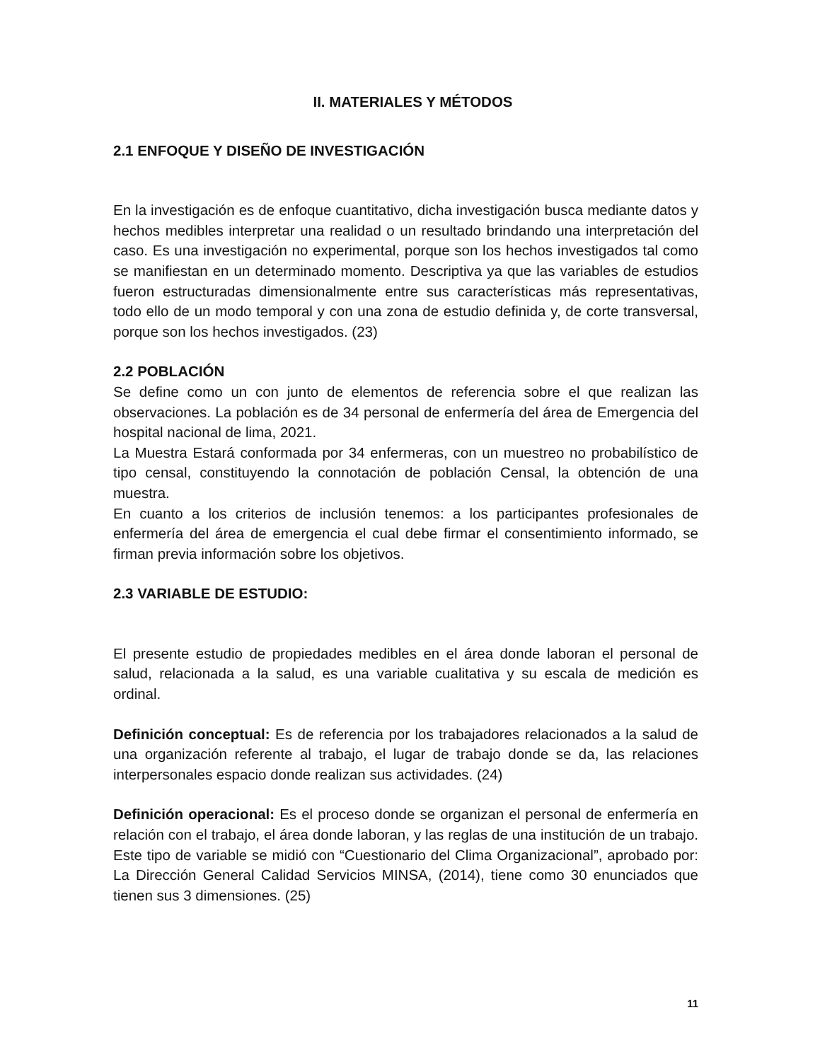II. MATERIALES Y MÉTODOS
2.1 ENFOQUE Y DISEÑO DE INVESTIGACIÓN
En la investigación es de enfoque cuantitativo, dicha investigación busca mediante datos y hechos medibles interpretar una realidad o un resultado brindando una interpretación del caso. Es una investigación no experimental, porque son los hechos investigados tal como se manifiestan en un determinado momento. Descriptiva ya que las variables de estudios fueron estructuradas dimensionalmente entre sus características más representativas, todo ello de un modo temporal y con una zona de estudio definida y, de corte transversal, porque son los hechos investigados. (23)
2.2 POBLACIÓN
Se define como un con junto de elementos de referencia sobre el que realizan las observaciones. La población es de 34 personal de enfermería del área de Emergencia del hospital nacional de lima, 2021.
La Muestra Estará conformada por 34 enfermeras, con un muestreo no probabilístico de tipo censal, constituyendo la connotación de población Censal, la obtención de una muestra.
En cuanto a los criterios de inclusión tenemos: a los participantes profesionales de enfermería del área de emergencia el cual debe firmar el consentimiento informado, se firman previa información sobre los objetivos.
2.3 VARIABLE DE ESTUDIO:
El presente estudio de propiedades medibles en el área donde laboran el personal de salud, relacionada a la salud, es una variable cualitativa y su escala de medición es ordinal.
Definición conceptual: Es de referencia por los trabajadores relacionados a la salud de una organización referente al trabajo, el lugar de trabajo donde se da, las relaciones interpersonales espacio donde realizan sus actividades. (24)
Definición operacional: Es el proceso donde se organizan el personal de enfermería en relación con el trabajo, el área donde laboran, y las reglas de una institución de un trabajo. Este tipo de variable se midió con “Cuestionario del Clima Organizacional”, aprobado por: La Dirección General Calidad Servicios MINSA, (2014), tiene como 30 enunciados que tienen sus 3 dimensiones. (25)
11